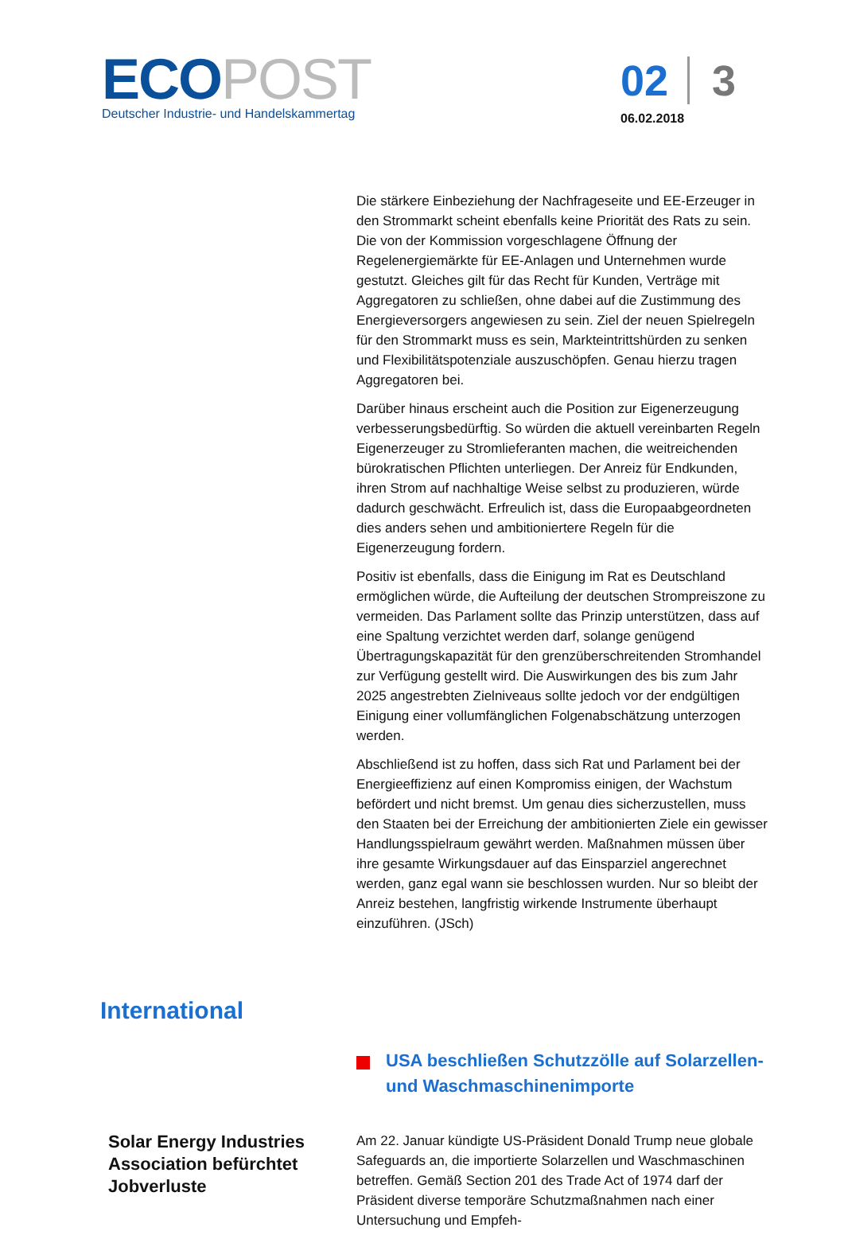ECO POST
Deutscher Industrie- und Handelskammertag
02 3
06.02.2018
Die stärkere Einbeziehung der Nachfrageseite und EE-Erzeuger in den Strommarkt scheint ebenfalls keine Priorität des Rats zu sein. Die von der Kommission vorgeschlagene Öffnung der Regelenergiemärkte für EE-Anlagen und Unternehmen wurde gestutzt. Gleiches gilt für das Recht für Kunden, Verträge mit Aggregatoren zu schließen, ohne dabei auf die Zustimmung des Energieversorgers angewiesen zu sein. Ziel der neuen Spielregeln für den Strommarkt muss es sein, Markteintrittshürden zu senken und Flexibilitätspotenziale auszuschöpfen. Genau hierzu tragen Aggregatoren bei.
Darüber hinaus erscheint auch die Position zur Eigenerzeugung verbesserungsbedürftig. So würden die aktuell vereinbarten Regeln Eigenerzeuger zu Stromlieferanten machen, die weitreichenden bürokratischen Pflichten unterliegen. Der Anreiz für Endkunden, ihren Strom auf nachhaltige Weise selbst zu produzieren, würde dadurch geschwächt. Erfreulich ist, dass die Europaabgeordneten dies anders sehen und ambitioniertere Regeln für die Eigenerzeugung fordern.
Positiv ist ebenfalls, dass die Einigung im Rat es Deutschland ermöglichen würde, die Aufteilung der deutschen Strompreiszone zu vermeiden. Das Parlament sollte das Prinzip unterstützen, dass auf eine Spaltung verzichtet werden darf, solange genügend Übertragungskapazität für den grenzüberschreitenden Stromhandel zur Verfügung gestellt wird. Die Auswirkungen des bis zum Jahr 2025 angestrebten Zielniveaus sollte jedoch vor der endgültigen Einigung einer vollumfänglichen Folgenabschätzung unterzogen werden.
Abschließend ist zu hoffen, dass sich Rat und Parlament bei der Energieeffizienz auf einen Kompromiss einigen, der Wachstum befördert und nicht bremst. Um genau dies sicherzustellen, muss den Staaten bei der Erreichung der ambitionierten Ziele ein gewisser Handlungsspielraum gewährt werden. Maßnahmen müssen über ihre gesamte Wirkungsdauer auf das Einsparziel angerechnet werden, ganz egal wann sie beschlossen wurden. Nur so bleibt der Anreiz bestehen, langfristig wirkende Instrumente überhaupt einzuführen. (JSch)
International
USA beschließen Schutzzölle auf Solarzellen- und Waschmaschinenimporte
Solar Energy Industries Association befürchtet Jobverluste
Am 22. Januar kündigte US-Präsident Donald Trump neue globale Safeguards an, die importierte Solarzellen und Waschmaschinen betreffen. Gemäß Section 201 des Trade Act of 1974 darf der Präsident diverse temporäre Schutzmaßnahmen nach einer Untersuchung und Empfeh-